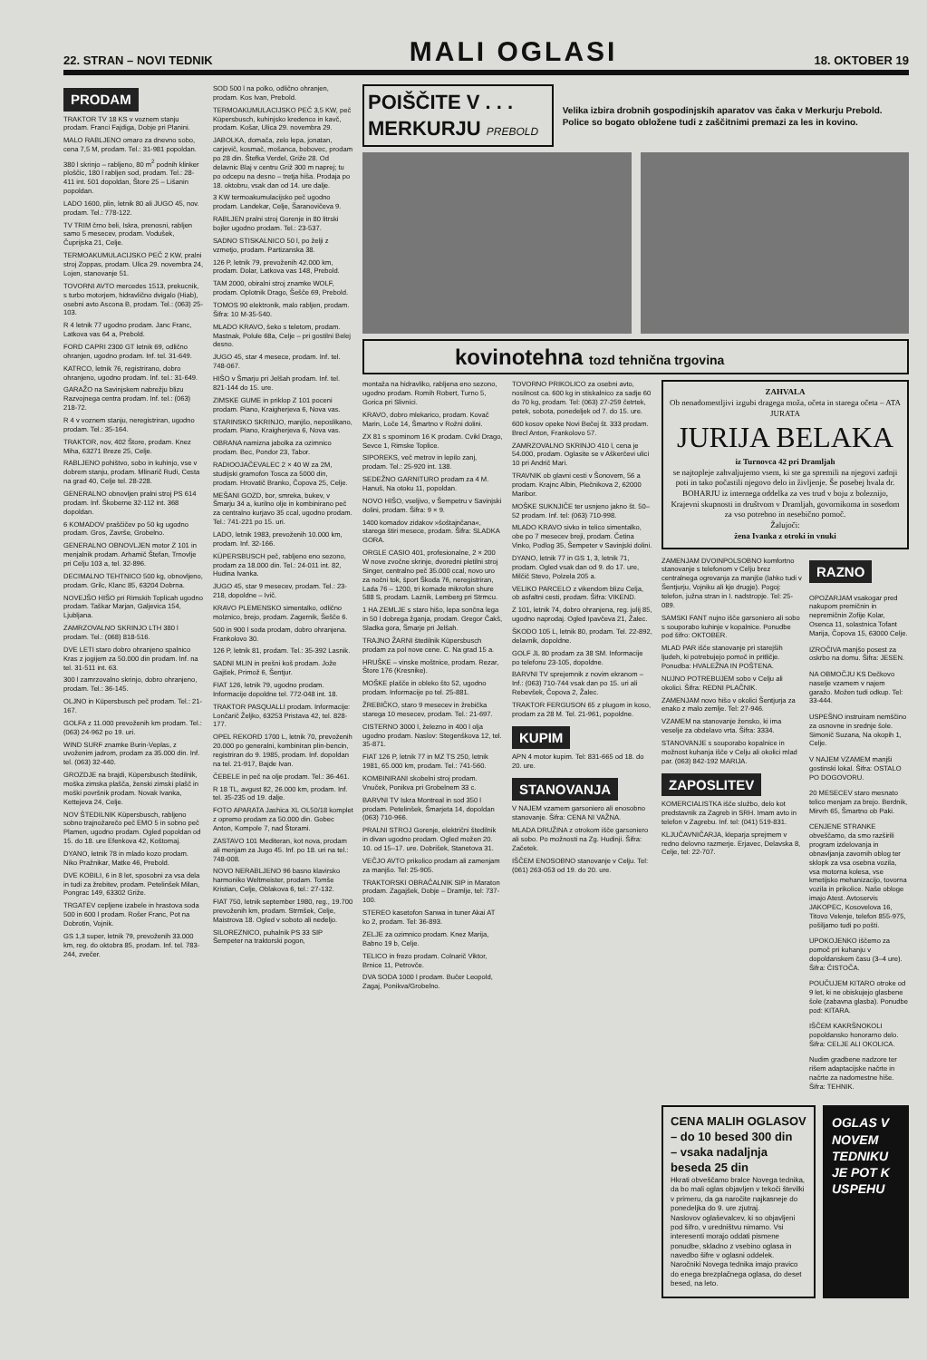22. STRAN – NOVI TEDNIK MALI OGLASI 18. OKTOBER 19
PRODAM
TRAKTOR TV 18 KS v voznem stanju prodam. Franci Fajdiga, Dobje pri Planini.
MALO RABLJENO omaro za dnevno sobo, cena 7,5 M, prodam. Tel.: 31-981 popoldan.
380 l skrinjo – rabljeno, 80 m<sup>2</sup> podnih klinker ploščic, 180 l rabljen sod, prodam. Tel.: 28-411 int. 501 dopoldan, Štore 25 – Lišanin popoldan.
LADO 1600, plin, letnik 80 ali JUGO 45, nov. prodam. Tel.: 778-122.
TV TRIM črno beli, Iskra, prenosni, rabljen samo 5 mesecev, prodam. Vodušek, Čuprijska 21, Celje.
TERMOAKUMULACIJSKO PEČ 2 KW, pralni stroj Zoppas, prodam. Ulica 29. novembra 24, Lojen, stanovanje 51.
TOVORNI AVTO mercedes 1513, prekucnik, s turbo motorjem, hidravlično dvigalo (Hiab), osebni avto Ascona B, prodam. Tel.: (063) 25-103.
R 4 letnik 77 ugodno prodam. Janc Franc, Latkova vas 64 a, Prebold.
FORD CAPRI 2300 GT letnik 69, odlično ohranjen, ugodno prodam. Inf. tel. 31-649.
KATRCO, letnik 76, registrirano, dobro ohranjeno, ugodno prodam. Inf. tel.: 31-649.
GARAŽO na Savinjskem nabrežju blizu Razvojnega centra prodam. Inf. tel.: (063) 218-72.
R 4 v voznem stanju, neregistriran, ugodno prodam. Tel.: 35-164.
TRAKTOR, nov, 402 Štore, prodam. Knez Miha, 63271 Breze 25, Celje.
RABLJENO pohištvo, sobo in kuhinjo, vse v dobrem stanju, prodam. Mlinarič Rudi, Cesta na grad 40, Celje tel. 28-228.
GENERALNO obnovljen pralni stroj PS 614 prodam. Inf. Škoberne 32-112 int. 368 dopoldan.
6 KOMADOV praščičev po 50 kg ugodno prodam. Gros, Završe, Grobelno.
GENERALNO OBNOVLJEN motor Z 101 in menjalnik prodam. Arhamič Štefan, Trnovlje pri Celju 103 a, tel. 32-896.
DECIMALNO TEHTNICO 500 kg, obnovljeno, prodam. Grilc, Klanc 85, 63204 Dobrna.
NOVEJŠO HIŠO pri Rimskih Toplicah ugodno prodam. Taškar Marjan, Galjevica 154, Ljubljana.
ZAMRZOVALNO SKRINJO LTH 380 l prodam. Tel.: (068) 818-516.
DVE LETI staro dobro ohranjeno spalnico Kras z jogijem za 50.000 din prodam. Inf. na tel. 31-511 int. 63.
300 l zamrzovalno skrinjo, dobro ohranjeno, prodam. Tel.: 36-145.
OLJNO in Küpersbusch peč prodam. Tel.: 21-167.
GOLFA z 11.000 prevoženih km prodam. Tel.: (063) 24-962 po 19. uri.
WIND SURF znamke Burin-Veplas, z uvoženim jadrom, prodam za 35.000 din. Inf. tel. (063) 32-440.
GROZDJE na brajdi, Küpersbusch štedilnik, moška zimska plašča, ženski zimski plašč in moški površnik prodam. Novak Ivanka, Kettejeva 24, Celje.
NOV ŠTEDILNIK Küpersbusch, rabljeno sobno trajnožarečo peč EMO 5 in sobno peč Plamen, ugodno prodam. Ogled popoldan od 15. do 18. ure Efenkova 42, Koštomaj.
DYANO, letnik 78 in mlado kozo prodam. Niko Pražnikar, Matke 46, Prebold.
DVE KOBILI, 6 in 8 let, sposobni za vsa dela in tudi za žrebitev, prodam. Petelinšek Milan, Pongrac 149, 63302 Griže.
TRGATEV cepljene izabele in hrastova soda 500 in 600 l prodam. Rošer Franc, Pot na Dobrotin, Vojnik.
GS 1,3 super, letnik 79, prevoženih 33.000 km, reg. do oktobra 85, prodam. Inf. tel. 783-244, zvečer.
SOD 500 l na polko, odlično ohranjen, prodam. Kos Ivan, Prebold.
TERMOAKUMULACIJSKO PEČ 3,5 KW, peč Küpersbusch, kuhinjsko kredenco in kavč, prodam. Košar, Ulica 29. novembra 29.
JABOLKA, domača, zelo lepa, jonatan, carjevič, kosmač, mošanca, bobovec, prodam po 28 din. Štefka Verdel, Griže 28. Od delavnic Blaj v centru Griž 300 m naprej; tu po odcepu na desno – tretja hiša. Prodaja po 18. oktobru, vsak dan od 14. ure dalje.
3 KW termoakumulacijsko peč ugodno prodam. Landekar, Celje, Šaranovičeva 9.
RABLJEN pralni stroj Gorenje in 80 litrski bojler ugodno prodam. Tel.: 23-537.
SADNO STISKALNICO 50 l, po želji z vzmetjo, prodam. Partizanska 38.
126 P, letnik 79, prevoženih 42.000 km, prodam. Dolar, Latkova vas 148, Prebold.
TAM 2000, obiralni stroj znamke WOLF, prodam. Oplotnik Drago, Šešče 69, Prebold.
TOMOS 90 elektronik, malo rabljen, prodam. Šifra: 10 M-35-540.
MLADO KRAVO, šeko s teletom, prodam. Mastnak, Polule 68a, Celje – pri gostilni Belej desno.
JUGO 45, star 4 mesece, prodam. Inf. tel. 748-067.
HIŠO v Šmarju pri Jelšah prodam. Inf. tel. 821-144 do 15. ure.
ZIMSKE GUME in priklop Z 101 poceni prodam. Piano, Kraigherjeva 6, Nova vas.
STARINSKO SKRINJO, manjšo, neposlikano, prodam. Piano, Kraigherjeva 6, Nova vas.
OBRANA namizna jabolka za ozimnico prodam. Bec, Pondor 23, Tabor.
RADIOOJAČEVALEC 2 × 40 W za 2M, studijski gramofon Tosca za 5000 din, prodam. Hrovatič Branko, Čopova 25, Celje.
MEŠANI GOZD, bor, smreka, bukev, v Šmarju 34 a, kurilno olje in kombinirano peč za centralno kurjavo 35 ccal, ugodno prodam. Tel.: 741-221 po 15. uri.
LADO, letnik 1983, prevoženih 10.000 km, prodam. Inf. 32-166.
KÜPERSBUSCH peč, rabljeno eno sezono, prodam za 18.000 din. Tel.: 24-011 int. 82, Hudina Ivanka.
JUGO 45, star 9 mesecev, prodam. Tel.: 23-218, dopoldne – Ivič.
KRAVO PLEMENSKO simentalko, odlično molznico, brejo, prodam. Zagernik, Šešče 6.
500 in 900 l soda prodam, dobro ohranjena. Frankolovo 30.
126 P, letnik 81, prodam. Tel.: 35-392 Lasnik.
SADNI MLIN in prešni koš prodam. Jože Gajšek, Primož 6, Šentjur.
FIAT 126, letnik 79, ugodno prodam. Informacije dopoldne tel. 772-048 int. 18.
TRAKTOR PASQUALLI prodam. Informacije: Lončarič Željko, 63253 Pristava 42, tel. 828-177.
OPEL REKORD 1700 L, letnik 70, prevoženih 20.000 po generalni, kombiniran plin-bencin, registriran do 9. 1985, prodam. Inf. dopoldan na tel. 21-917, Bajde Ivan.
ČEBELE in peč na olje prodam. Tel.: 36-461.
R 18 TL, avgust 82, 26.000 km, prodam. Inf. tel. 35-235 od 19. dalje.
FOTO APARATA Jashica XL OL50/18 komplet z opremo prodam za 50.000 din. Gobec Anton, Kompole 7, nad Štorami.
ZASTAVO 101 Mediteran, kot nova, prodam ali menjam za Jugo 45. Inf. po 18. uri na tel.: 748-008.
NOVO NERABLJENO 96 basno klavirsko harmoniko Weltmeister, prodam. Tomše Kristian, Celje, Oblakova 6, tel.: 27-132.
FIAT 750, letnik september 1980, reg., 19.700 prevoženih km, prodam. Strmšek, Celje, Maistrova 18. Ogled v soboto ali nedeljo.
SILOREZNICO, puhalnik PS 33 SIP Šempeter na traktorski pogon,
POIŠČITE V . . . MERKURJU PREBOLD
Velika izbira drobnih gospodinjskih aparatov vas čaka v Merkurju Prebold. Police so bogato obložene tudi z zaščitnimi premazi za les in kovino.
kovinotehna tozd tehnična trgovina
montaža na hidravliko, rabljena eno sezono, ugodno prodam. Romih Robert, Turno 5, Gorica pri Slivnici.
KRAVO, dobro mlekarico, prodam. Kovač Marin, Loče 14, Šmartno v Rožni dolini.
ZX 81 s spominom 16 K prodam. Cvikl Drago, Sevce 1, Rimske Toplice.
SIPOREKS, več metrov in lepilo zanj, prodam. Tel.: 25-920 int. 138.
SEDEŽNO GARNITURO prodam za 4 M. Hanuš, Na otoku 11, popoldan.
NOVO HIŠO, vseljivo, v Šempetru v Savinjski dolini, prodam. Šifra: 9 × 9.
1400 komadov zidakov »šoštajnčana«, starega štiri mesece, prodam. Šifra: SLADKA GORA.
ORGLE CASIO 401, profesionalne, 2 × 200 W nove zvočne skrinje, dvoredni pletilni stroj Singer, centralno peč 35.000 ccal, novo uro za nočni tok, šport Škoda 76, neregistriran, Lada 76 – 1200, tri komade mikrofon shure 588 S, prodam. Laznik, Lemberg pri Strmcu.
1 HA ZEMLJE s staro hišo, lepa sončna lega in 50 l dobrega žganja, prodam. Gregor Čakš, Sladka gora, Šmarje pri Jelšah.
TRAJNO ŽARNI štedilnik Küpersbusch prodam za pol nove cene. C. Na grad 15 a.
HRUŠKE – vinske moštnice, prodam. Rezar, Štore 176 (Kresnike).
MOŠKE plašče in obleko što 52, ugodno prodam. Informacije po tel. 25-881.
ŽREBIČKO, staro 9 mesecev in žrebička starega 10 mesecev, prodam. Tel.: 21-697.
CISTERNO 3000 l, železno in 400 l olja ugodno prodam. Naslov: Stegenškova 12, tel. 35-871.
FIAT 126 P, letnik 77 in MZ TS 250, letnik 1981, 65.000 km, prodam. Tel.: 741-560.
KOMBINIRANI skobelni stroj prodam. Vnuček, Ponikva pri Grobelnem 33 c.
BARVNI TV Iskra Montreal in sod 350 l prodam. Petelinšek, Šmarjeta 14, dopoldan (063) 710-966.
PRALNI STROJ Gorenje, električni štedilnik in divan ugodno prodam. Ogled možen 20. 10. od 15–17. ure. Dobrišek, Stanetova 31.
VEČJO AVTO prikolico prodam ali zamenjam za manjšo. Tel: 25-905.
TRAKTORSKI OBRAČALNIK SIP in Maraton prodam. Zagajšek, Dobje – Dramlje, tel: 737-100.
STEREO kasetofon Sanwa in tuner Akai AT ko 2, prodam. Tel: 36-893.
ZELJE za ozimnico prodam. Knez Marija, Babno 19 b, Celje.
TELICO in frezo prodam. Colnarič Viktor, Brnice 11, Petrovče.
DVA SODA 1000 l prodam. Bučer Leopold, Zagaj, Ponikva/Grobelno.
TOVORNO PRIKOLICO za osebni avto, nosilnost ca. 600 kg in stiskalnico za sadje 60 do 70 kg, prodam. Tel: (063) 27-259 četrtek, petek, sobota, ponedeljek od 7. do 15. ure.
600 kosov opeke Novi Bečej št. 333 prodam. Brecl Anton, Frankolovo 57.
ZAMRZOVALNO SKRINJO 410 l, cena je 54.000, prodam. Oglasite se v Aškerčevi ulici 10 pri Andrič Mari.
TRAVNIK ob glavni cesti v Šonovem, 56 a prodam. Krajnc Albin, Plečnikova 2, 62000 Maribor.
MOŠKE SUKNJIČE ter usnjeno jakno št. 50–52 prodam. Inf. tel: (063) 710-998.
MLADO KRAVO sivko in telico simentalko, obe po 7 mesecev breji, prodam. Četina Vinko, Podlog 35, Šempeter v Savinjski dolini.
DYANO, letnik 77 in GS 1, 3, letnik 71, prodam. Ogled vsak dan od 9. do 17. ure, Milčič Stevo, Polzela 205 a.
VELIKO PARCELO z vikendom blizu Celja, ob asfaltni cesti, prodam. Šifra: VIKEND.
Z 101, letnik 74, dobro ohranjena, reg. julij 85, ugodno naprodaj. Ogled Ipavčeva 21, Žalec.
ŠKODO 105 L, letnik 80, prodam. Tel. 22-892, delavnik, dopoldne.
GOLF JL 80 prodam za 38 SM. Informacije po telefonu 23-105, dopoldne.
BARVNI TV sprejemnik z novim ekranom – Inf.: (063) 710-744 vsak dan po 15. uri ali Rebevšek, Čopova 2, Žalec.
TRAKTOR FERGUSON 65 z plugom in koso, prodam za 28 M. Tel. 21-961, popoldne.
KUPIM
APN 4 motor kupim. Tel: 831-665 od 18. do 20. ure.
STANOVANJA
V NAJEM vzamem garsoniero ali enosobno stanovanje. Šifra: CENA NI VAŽNA.
MLADA DRUŽINA z otrokom išče garsoniero ali sobo. Po možnosti na Zg. Hudinji. Šifra: Začetek.
IŠČEM ENOSOBNO stanovanje v Celju. Tel: (061) 263-053 od 19. do 20. ure.
ZAHVALA
Ob nenadomestljivi izgubi dragega moža, očeta in starega očeta – ATA JURATA
JURIJA BELAKA
iz Turnovca 42 pri Dramljah
se najtopleje zahvaljujemo vsem, ki ste ga spremili na njegovi zadnji poti in tako počastili njegovo delo in življenje. Še posebej hvala dr. BOHARJU iz internega oddelka za ves trud v boju z boleznijo, Krajevni skupnosti in društvom v Dramljah, govornikoma in sosedom za vso potrebno in nesebično pomoč.
Žalujoči:
žena Ivanka z otroki in vnuki
ZAMENJAM DVOINPOLSOBNO komfortno stanovanje s telefonom v Celju brez centralnega ogrevanja za manjše (lahko tudi v Šentjurju, Vojniku ali kje drugje). Pogoj: telefon, južna stran in I. nadstropje. Tel: 25-089.
SAMSKI FANT nujno išče garsoniero ali sobo s souporabo kuhinje v kopalnice. Ponudbe pod šifro: OKTOBER.
MLAD PAR išče stanovanje pri starejših ljudeh, ki potrebujejo pomoč in pritličje. Ponudba: HVALEŽNA IN POŠTENA.
NUJNO POTREBUJEM sobo v Celju ali okolici. Šifra: REDNI PLAČNIK.
ZAMENJAM novo hišo v okolici Šentjurja za enako z malo zemlje. Tel: 27-946.
VZAMEM na stanovanje žensko, ki ima veselje za obdelavo vrta. Šifra: 3334.
STANOVANJE s souporabo kopalnice in možnost kuhanja išče v Celju ali okolici mlad par. (063) 842-192 MARIJA.
ZAPOSLITEV
KOMERCIALISTKA išče službo, delo kot predstavnik za Zagreb in SRH. Imam avto in telefon v Zagrebu. Inf. tel: (041) 519-831.
KLJUČAVNIČARJA, kleparja sprejmem v redno delovno razmerje. Erjavec, Delavska 8, Celje, tel: 22-707.
RAZNO
OPOZARJAM vsakogar pred nakupom premičnin in nepremičnin Zofije Kolar, Osenca 11, solastnica Tofant Marija, Čopova 15, 63000 Celje.
IZROČIVA manjšo posest za oskrbo na domu. Šifra: JESEN.
NA OBMOČJU KS Dečkovo naselje vzamem v najem garažo. Možen tudi odkup. Tel: 33-444.
USPEŠNO instruiram nemščino za osnovne in srednje šole. Simonič Suzana, Na okopih 1, Celje.
V NAJEM VZAMEM manjši gostinski lokal. Šifra: OSTALO PO DOGOVORU.
20 MESECEV staro mesnato telico menjam za brejo. Berdnik, Mirvrh 65, Šmartno ob Paki.
CENJENE STRANKE obveščamo, da smo razširili program izdelovanja in obnavljanja zavornih oblog ter sklopk za vsa osebna vozila, vsa motorna kolesa, vse kmetijsko mehanizacijo, tovorna vozila in prikolice. Naše obloge imajo Atest. Avtoservis JAKOPEC, Kosovelova 16, Titovo Velenje, telefon 855-975, pošiljamo tudi po pošti.
UPOKOJENKO iščemo za pomoč pri kuhanju v dopoldanskem času (3–4 ure). Šifra: ČISTOČA.
POUČUJEM KITARO otroke od 9 let, ki ne obiskujejo glasbene šole (zabavna glasba). Ponudbe pod: KITARA.
IŠČEM KAKRŠNOKOLI popoldansko honorarno delo. Šifra: CELJE ALI OKOLICA.
Nudim gradbene nadzore ter rišem adaptacijske načrte in načrte za nadomestne hiše. Šifra: TEHNIK.
CENA MALIH OGLASOV
– do 10 besed 300 din
– vsaka nadaljnja beseda 25 din
Hkrati obveščamo bralce Novega tednika, da bo mali oglas objavljen v tekoči številki v primeru, da ga naročite najkasneje do ponedeljka do 9. ure zjutraj.
Naslovov oglaševalcev, ki so objavljeni pod šifro, v uredništvu nimamo. Vsi interesenti morajo oddati pismene ponudbe, skladno z vsebino oglasa in navedbo šifre v oglasni oddelek.
Naročniki Novega tednika imajo pravico do enega brezplačnega oglasa, do deset besed, na leto.
OGLAS V NOVEM TEDNIKU JE POT K USPEHU